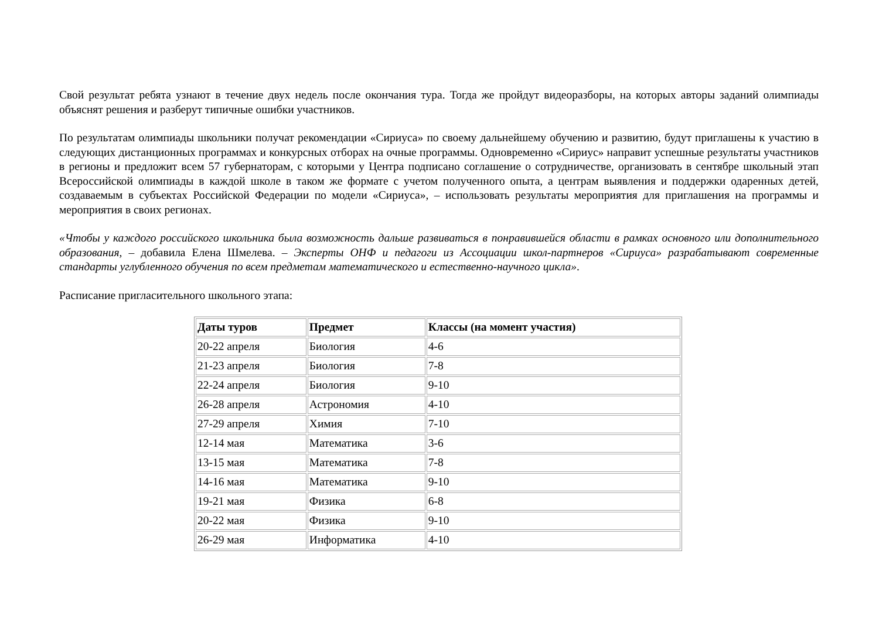Свой результат ребята узнают в течение двух недель после окончания тура. Тогда же пройдут видеоразборы, на которых авторы заданий олимпиады объяснят решения и разберут типичные ошибки участников.
По результатам олимпиады школьники получат рекомендации «Сириуса» по своему дальнейшему обучению и развитию, будут приглашены к участию в следующих дистанционных программах и конкурсных отборах на очные программы. Одновременно «Сириус» направит успешные результаты участников в регионы и предложит всем 57 губернаторам, с которыми у Центра подписано соглашение о сотрудничестве, организовать в сентябре школьный этап Всероссийской олимпиады в каждой школе в таком же формате с учетом полученного опыта, а центрам выявления и поддержки одаренных детей, создаваемым в субъектах Российской Федерации по модели «Сириуса», – использовать результаты мероприятия для приглашения на программы и мероприятия в своих регионах.
«Чтобы у каждого российского школьника была возможность дальше развиваться в понравившейся области в рамках основного или дополнительного образования, – добавила Елена Шмелева. – Эксперты ОНФ и педагоги из Ассоциации школ-партнеров «Сириуса» разрабатывают современные стандарты углубленного обучения по всем предметам математического и естественно-научного цикла».
Расписание пригласительного школьного этапа:
| Даты туров | Предмет | Классы (на момент участия) |
| --- | --- | --- |
| 20-22 апреля | Биология | 4-6 |
| 21-23 апреля | Биология | 7-8 |
| 22-24 апреля | Биология | 9-10 |
| 26-28 апреля | Астрономия | 4-10 |
| 27-29 апреля | Химия | 7-10 |
| 12-14 мая | Математика | 3-6 |
| 13-15 мая | Математика | 7-8 |
| 14-16 мая | Математика | 9-10 |
| 19-21 мая | Физика | 6-8 |
| 20-22 мая | Физика | 9-10 |
| 26-29 мая | Информатика | 4-10 |